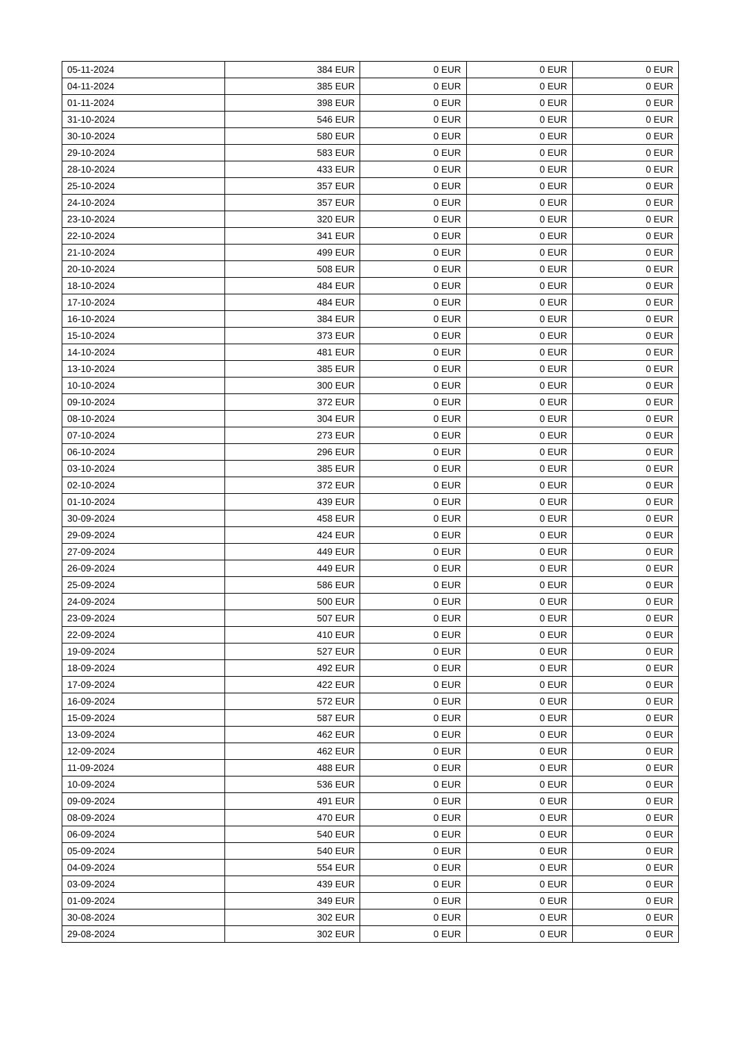| 05-11-2024 | 384 EUR | 0 EUR | 0 EUR | 0 EUR |
| 04-11-2024 | 385 EUR | 0 EUR | 0 EUR | 0 EUR |
| 01-11-2024 | 398 EUR | 0 EUR | 0 EUR | 0 EUR |
| 31-10-2024 | 546 EUR | 0 EUR | 0 EUR | 0 EUR |
| 30-10-2024 | 580 EUR | 0 EUR | 0 EUR | 0 EUR |
| 29-10-2024 | 583 EUR | 0 EUR | 0 EUR | 0 EUR |
| 28-10-2024 | 433 EUR | 0 EUR | 0 EUR | 0 EUR |
| 25-10-2024 | 357 EUR | 0 EUR | 0 EUR | 0 EUR |
| 24-10-2024 | 357 EUR | 0 EUR | 0 EUR | 0 EUR |
| 23-10-2024 | 320 EUR | 0 EUR | 0 EUR | 0 EUR |
| 22-10-2024 | 341 EUR | 0 EUR | 0 EUR | 0 EUR |
| 21-10-2024 | 499 EUR | 0 EUR | 0 EUR | 0 EUR |
| 20-10-2024 | 508 EUR | 0 EUR | 0 EUR | 0 EUR |
| 18-10-2024 | 484 EUR | 0 EUR | 0 EUR | 0 EUR |
| 17-10-2024 | 484 EUR | 0 EUR | 0 EUR | 0 EUR |
| 16-10-2024 | 384 EUR | 0 EUR | 0 EUR | 0 EUR |
| 15-10-2024 | 373 EUR | 0 EUR | 0 EUR | 0 EUR |
| 14-10-2024 | 481 EUR | 0 EUR | 0 EUR | 0 EUR |
| 13-10-2024 | 385 EUR | 0 EUR | 0 EUR | 0 EUR |
| 10-10-2024 | 300 EUR | 0 EUR | 0 EUR | 0 EUR |
| 09-10-2024 | 372 EUR | 0 EUR | 0 EUR | 0 EUR |
| 08-10-2024 | 304 EUR | 0 EUR | 0 EUR | 0 EUR |
| 07-10-2024 | 273 EUR | 0 EUR | 0 EUR | 0 EUR |
| 06-10-2024 | 296 EUR | 0 EUR | 0 EUR | 0 EUR |
| 03-10-2024 | 385 EUR | 0 EUR | 0 EUR | 0 EUR |
| 02-10-2024 | 372 EUR | 0 EUR | 0 EUR | 0 EUR |
| 01-10-2024 | 439 EUR | 0 EUR | 0 EUR | 0 EUR |
| 30-09-2024 | 458 EUR | 0 EUR | 0 EUR | 0 EUR |
| 29-09-2024 | 424 EUR | 0 EUR | 0 EUR | 0 EUR |
| 27-09-2024 | 449 EUR | 0 EUR | 0 EUR | 0 EUR |
| 26-09-2024 | 449 EUR | 0 EUR | 0 EUR | 0 EUR |
| 25-09-2024 | 586 EUR | 0 EUR | 0 EUR | 0 EUR |
| 24-09-2024 | 500 EUR | 0 EUR | 0 EUR | 0 EUR |
| 23-09-2024 | 507 EUR | 0 EUR | 0 EUR | 0 EUR |
| 22-09-2024 | 410 EUR | 0 EUR | 0 EUR | 0 EUR |
| 19-09-2024 | 527 EUR | 0 EUR | 0 EUR | 0 EUR |
| 18-09-2024 | 492 EUR | 0 EUR | 0 EUR | 0 EUR |
| 17-09-2024 | 422 EUR | 0 EUR | 0 EUR | 0 EUR |
| 16-09-2024 | 572 EUR | 0 EUR | 0 EUR | 0 EUR |
| 15-09-2024 | 587 EUR | 0 EUR | 0 EUR | 0 EUR |
| 13-09-2024 | 462 EUR | 0 EUR | 0 EUR | 0 EUR |
| 12-09-2024 | 462 EUR | 0 EUR | 0 EUR | 0 EUR |
| 11-09-2024 | 488 EUR | 0 EUR | 0 EUR | 0 EUR |
| 10-09-2024 | 536 EUR | 0 EUR | 0 EUR | 0 EUR |
| 09-09-2024 | 491 EUR | 0 EUR | 0 EUR | 0 EUR |
| 08-09-2024 | 470 EUR | 0 EUR | 0 EUR | 0 EUR |
| 06-09-2024 | 540 EUR | 0 EUR | 0 EUR | 0 EUR |
| 05-09-2024 | 540 EUR | 0 EUR | 0 EUR | 0 EUR |
| 04-09-2024 | 554 EUR | 0 EUR | 0 EUR | 0 EUR |
| 03-09-2024 | 439 EUR | 0 EUR | 0 EUR | 0 EUR |
| 01-09-2024 | 349 EUR | 0 EUR | 0 EUR | 0 EUR |
| 30-08-2024 | 302 EUR | 0 EUR | 0 EUR | 0 EUR |
| 29-08-2024 | 302 EUR | 0 EUR | 0 EUR | 0 EUR |